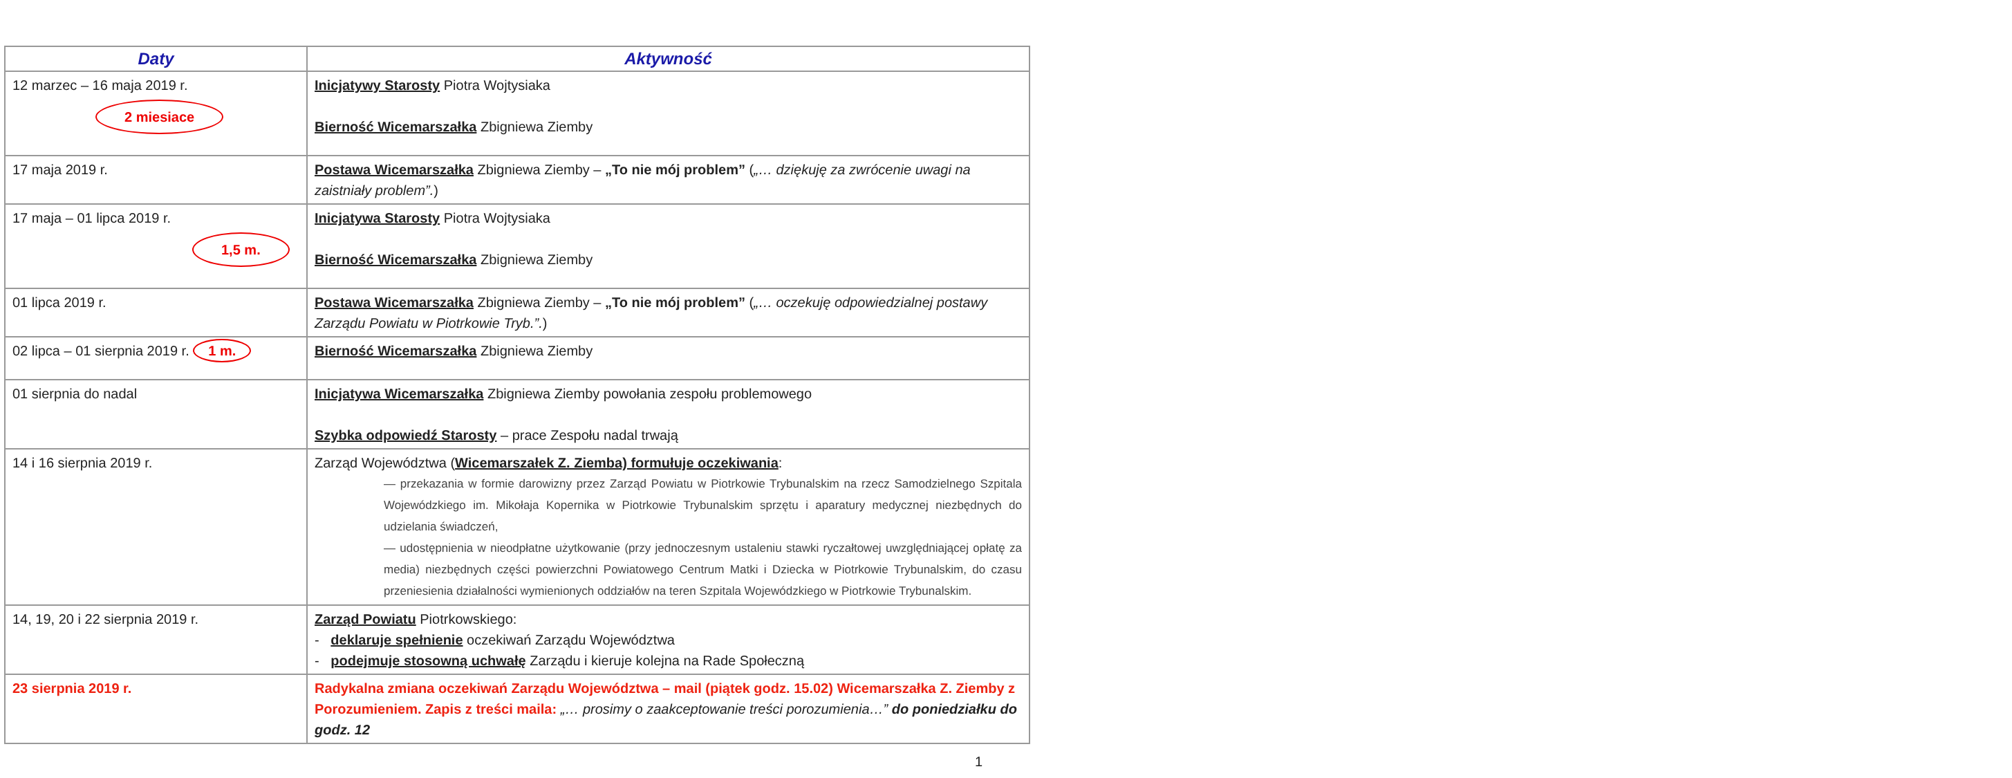| Daty | Aktywność |
| --- | --- |
| 12 marzec – 16 maja 2019 r. 2 miesiace | Inicjatywy Starosty Piotra Wojtysiaka Bierność Wicemarszałka Zbigniewa Ziemby |
| 17 maja 2019 r. | Postawa Wicemarszałka Zbigniewa Ziemby – „To nie mój problem” ( „… dziękuję za zwrócenie uwagi na zaistniały problem”. ) |
| 17 maja – 01 lipca 2019 r. 1,5 m. | Inicjatywa Starosty Piotra Wojtysiaka Bierność Wicemarszałka Zbigniewa Ziemby |
| 01 lipca 2019 r. | Postawa Wicemarszałka Zbigniewa Ziemby – „To nie mój problem” ( „… oczekuję odpowiedzialnej postawy Zarządu Powiatu w Piotrkowie Tryb.”. ) |
| 02 lipca – 01 sierpnia 2019 r. 1 m. | Bierność Wicemarszałka Zbigniewa Ziemby |
| 01 sierpnia do nadal | Inicjatywa Wicemarszałka Zbigniewa Ziemby powołania zespołu problemowego Szybka odpowiedź Starosty – prace Zespołu nadal trwają |
| 14 i 16 sierpnia 2019 r. | Zarząd Województwa ( Wicemarszałek Z. Ziemba) formułuje oczekiwania : — przekazania w formie darowizny przez Zarząd Powiatu w Piotrkowie Trybunalskim na rzecz Samodzielnego Szpitala Wojewódzkiego im. Mikołaja Kopernika w Piotrkowie Trybunalskim sprzętu i aparatury medycznej niezbędnych do udzielania świadczeń, — udostępnienia w nieodpłatne użytkowanie (przy jednoczesnym ustaleniu stawki ryczałtowej uwzględniającej opłatę za media) niezbędnych części powierzchni Powiatowego Centrum Matki i Dziecka w Piotrkowie Trybunalskim, do czasu przeniesienia działalności wymienionych oddziałów na teren Szpitala Wojewódzkiego w Piotrkowie Trybunalskim. |
| 14, 19, 20 i 22 sierpnia 2019 r. | Zarząd Powiatu Piotrkowskiego: - deklaruje spełnienie oczekiwań Zarządu Województwa - podejmuje stosowną uchwałę Zarządu i kieruje kolejna na Rade Społeczną |
| 23 sierpnia 2019 r. | Radykalna zmiana oczekiwań Zarządu Województwa – mail (piątek godz. 15.02) Wicemarszałka Z. Ziemby z Porozumieniem. Zapis z treści maila: „… prosimy o zaakceptowanie treści porozumienia…” do poniedziałku do godz. 12 |
1